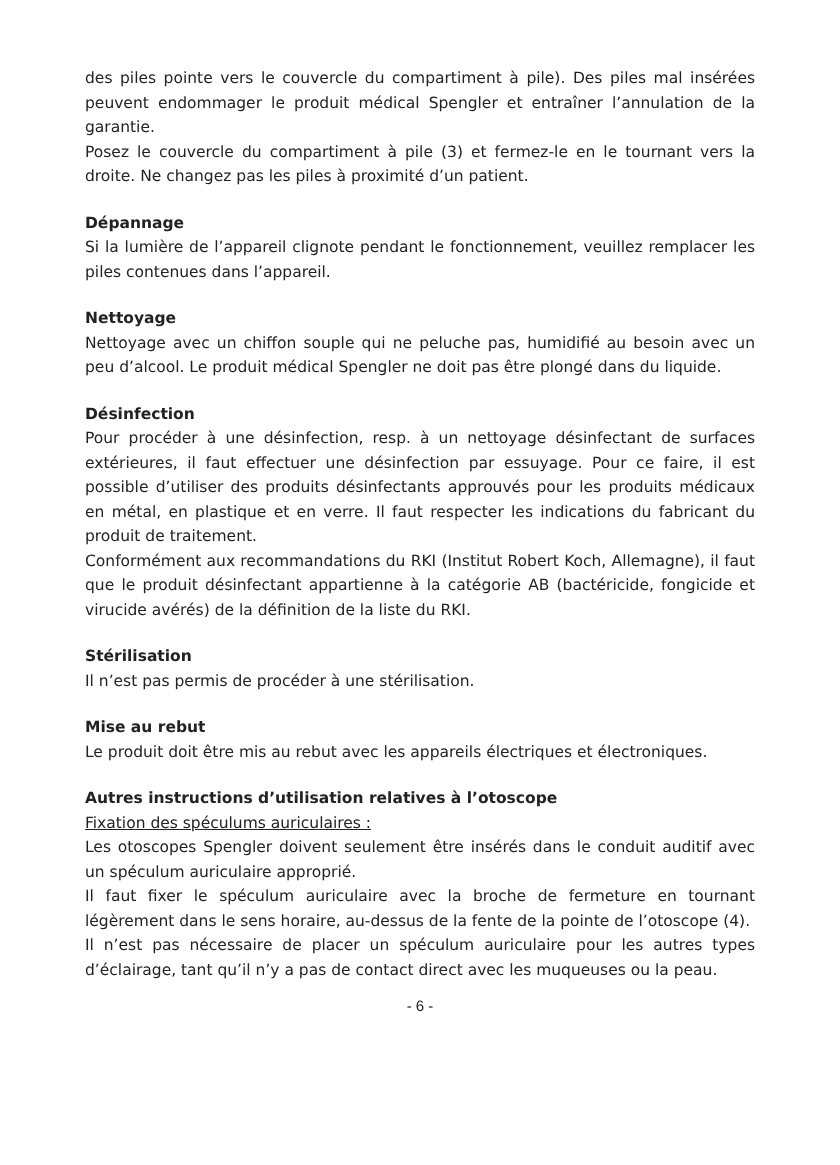des piles pointe vers le couvercle du compartiment à pile). Des piles mal insérées peuvent endommager le produit médical Spengler et entraîner l’annulation de la garantie.
Posez le couvercle du compartiment à pile (3) et fermez-le en le tournant vers la droite. Ne changez pas les piles à proximité d’un patient.
Dépannage
Si la lumière de l’appareil clignote pendant le fonctionnement, veuillez remplacer les piles contenues dans l’appareil.
Nettoyage
Nettoyage avec un chiffon souple qui ne peluche pas, humidifié au besoin avec un peu d’alcool. Le produit médical Spengler ne doit pas être plongé dans du liquide.
Désinfection
Pour procéder à une désinfection, resp. à un nettoyage désinfectant de surfaces extérieures, il faut effectuer une désinfection par essuyage. Pour ce faire, il est possible d’utiliser des produits désinfectants approuvés pour les produits médicaux en métal, en plastique et en verre. Il faut respecter les indications du fabricant du produit de traitement.
Conformément aux recommandations du RKI (Institut Robert Koch, Allemagne), il faut que le produit désinfectant appartienne à la catégorie AB (bactéricide, fongicide et virucide avérés) de la définition de la liste du RKI.
Stérilisation
Il n’est pas permis de procéder à une stérilisation.
Mise au rebut
Le produit doit être mis au rebut avec les appareils électriques et électroniques.
Autres instructions d’utilisation relatives à l’otoscope
Fixation des spéculums auriculaires :
Les otoscopes Spengler doivent seulement être insérés dans le conduit auditif avec un spéculum auriculaire approprié.
Il faut fixer le spéculum auriculaire avec la broche de fermeture en tournant légèrement dans le sens horaire, au-dessus de la fente de la pointe de l’otoscope (4).
Il n’est pas nécessaire de placer un spéculum auriculaire pour les autres types d’éclairage, tant qu’il n’y a pas de contact direct avec les muqueuses ou la peau.
- 6 -